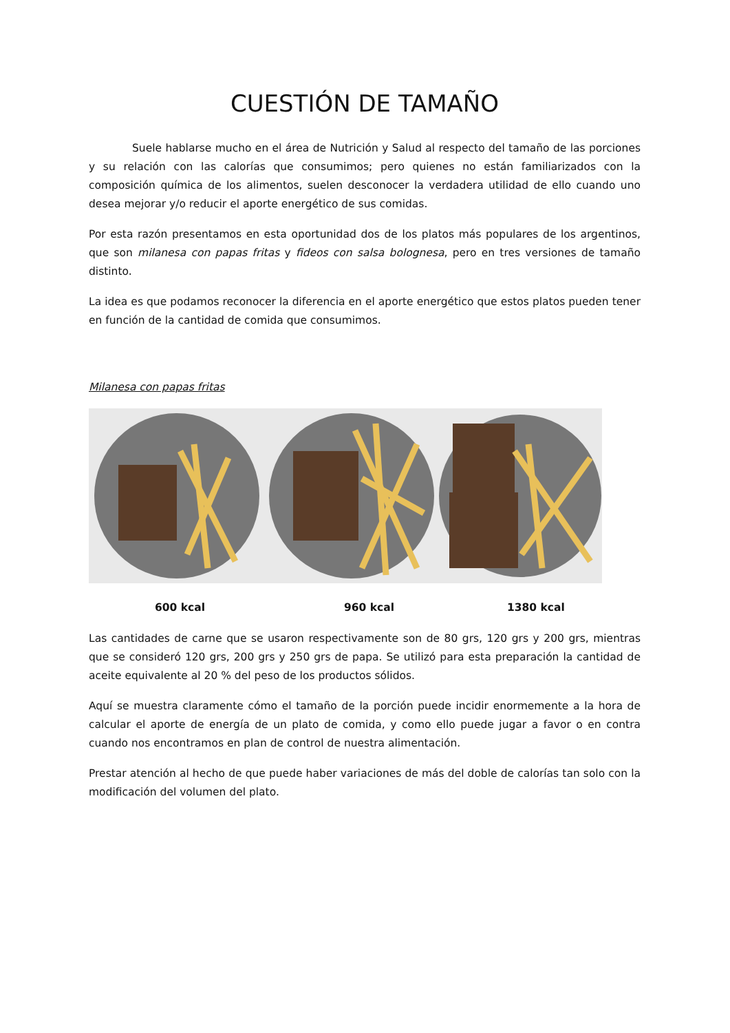CUESTIÓN DE TAMAÑO
Suele hablarse mucho en el área de Nutrición y Salud al respecto del tamaño de las porciones y su relación con las calorías que consumimos; pero quienes no están familiarizados con la composición química de los alimentos, suelen desconocer la verdadera utilidad de ello cuando uno desea mejorar y/o reducir el aporte energético de sus comidas.
Por esta razón presentamos en esta oportunidad dos de los platos más populares de los argentinos, que son milanesa con papas fritas y fideos con salsa bolognesa, pero en tres versiones de tamaño distinto.
La idea es que podamos reconocer la diferencia en el aporte energético que estos platos pueden tener en función de la cantidad de comida que consumimos.
Milanesa con papas fritas
600 kcal 960 kcal 1380 kcal
Las cantidades de carne que se usaron respectivamente son de 80 grs, 120 grs y 200 grs, mientras que se consideró 120 grs, 200 grs y 250 grs de papa. Se utilizó para esta preparación la cantidad de aceite equivalente al 20 % del peso de los productos sólidos.
Aquí se muestra claramente cómo el tamaño de la porción puede incidir enormemente a la hora de calcular el aporte de energía de un plato de comida, y como ello puede jugar a favor o en contra cuando nos encontramos en plan de control de nuestra alimentación.
Prestar atención al hecho de que puede haber variaciones de más del doble de calorías tan solo con la modificación del volumen del plato.